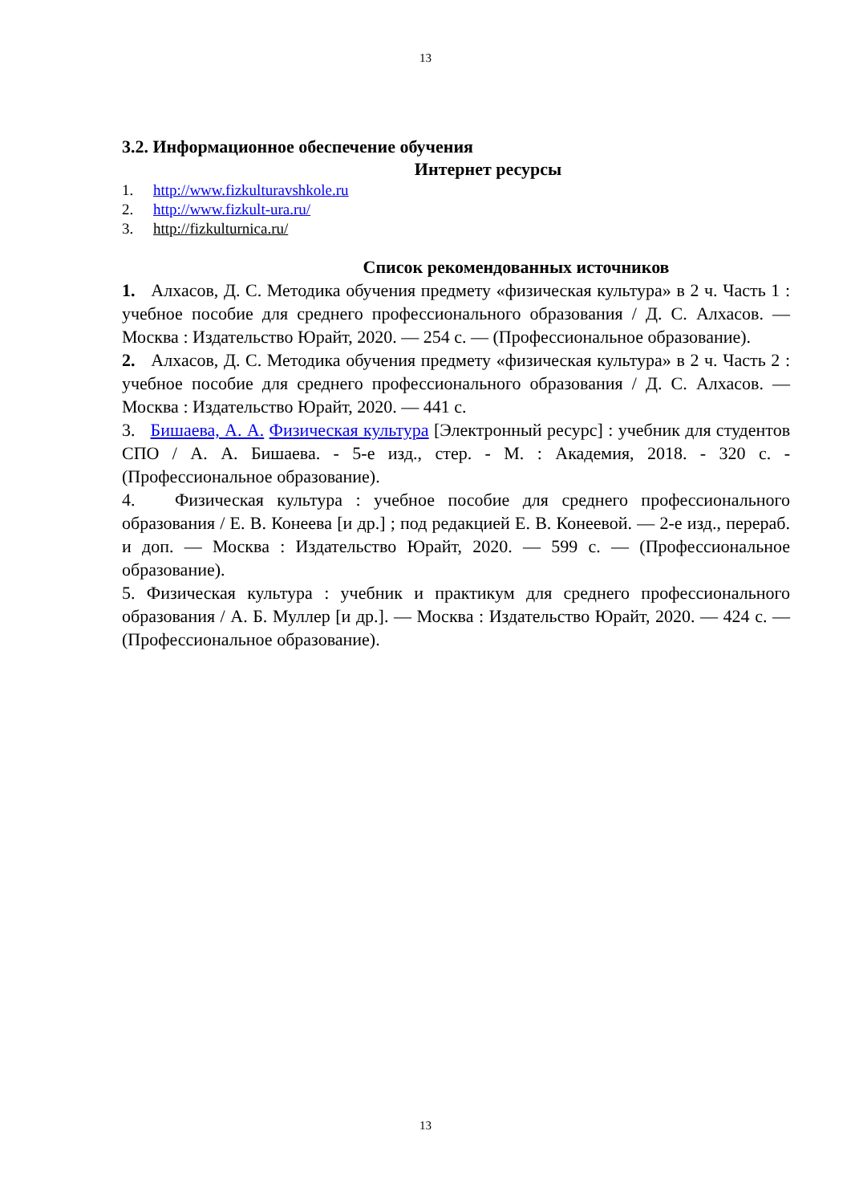13
3.2. Информационное обеспечение обучения
Интернет ресурсы
1. http://www.fizkulturavshkole.ru
2. http://www.fizkult-ura.ru/
3. http://fizkulturnica.ru/
Список рекомендованных источников
1. Алхасов, Д. С. Методика обучения предмету «физическая культура» в 2 ч. Часть 1 : учебное пособие для среднего профессионального образования / Д. С. Алхасов. — Москва : Издательство Юрайт, 2020. — 254 с. — (Профессиональное образование).
2. Алхасов, Д. С. Методика обучения предмету «физическая культура» в 2 ч. Часть 2 : учебное пособие для среднего профессионального образования / Д. С. Алхасов. — Москва : Издательство Юрайт, 2020. — 441 с.
3. Бишаева, А. А. Физическая культура [Электронный ресурс] : учебник для студентов СПО / А. А. Бишаева. - 5-е изд., стер. - М. : Академия, 2018. - 320 с. - (Профессиональное образование).
4. Физическая культура : учебное пособие для среднего профессионального образования / Е. В. Конеева [и др.] ; под редакцией Е. В. Конеевой. — 2-е изд., перераб. и доп. — Москва : Издательство Юрайт, 2020. — 599 с. — (Профессиональное образование).
5. Физическая культура : учебник и практикум для среднего профессионального образования / А. Б. Муллер [и др.]. — Москва : Издательство Юрайт, 2020. — 424 с. — (Профессиональное образование).
13